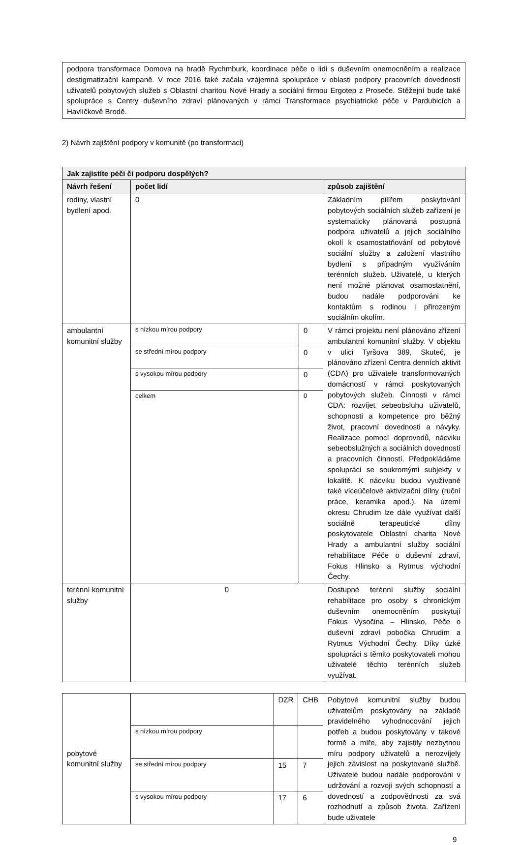podpora transformace Domova na hradě Rychmburk, koordinace péče o lidi s duševním onemocněním a realizace destigmatizační kampaně. V roce 2016 také začala vzájemná spolupráce v oblasti podpory pracovních dovedností uživatelů pobytových služeb s Oblastní charitou Nové Hrady a sociální firmou Ergotep z Proseče. Stěžejní bude také spolupráce s Centry duševního zdraví plánovaných v rámci Transformace psychiatrické péče v Pardubicích a Havlíčkově Brodě.
2) Návrh zajištění podpory v komunitě (po transformaci)
| Jak zajistíte péči či podporu dospělých? | | | |
| Návrh řešení | počet lidí | | způsob zajištění |
| rodiny, vlastní bydlení apod. | 0 | | Základním pilířem poskytování pobytových sociálních služeb zařízení je systematicky plánovaná postupná podpora uživatelů a jejich sociálního okolí k osamostatňování od pobytové sociální služby a založení vlastního bydlení s případným využíváním terénních služeb. Uživatelé, u kterých není možné plánovat osamostatnění, budou nadále podporováni ke kontaktům s rodinou i přirozeným sociálním okolím. |
| ambulantní komunitní služby | s nízkou mírou podpory | 0 | V rámci projektu není plánováno zřízení ambulantní komunitní služby. V objektu v ulici Tyršova 389, Skuteč, je plánováno zřízení Centra denních aktivit (CDA) pro uživatele transformovaných domácností v rámci poskytovaných pobytových služeb. Činnosti v rámci CDA: rozvíjet sebeobsluhu uživatelů, schopnosti a kompetence pro běžný život, pracovní dovednosti a návyky. Realizace pomocí doprovodů, nácviku sebeobslužných a sociálních dovedností a pracovních činností. Předpokládáme spolupráci se soukromými subjekty v lokalitě. K nácviku budou využívané také víceúčelové aktivizační dílny (ruční práce, keramika apod.). Na území okresu Chrudim lze dále využívat další sociálně terapeutické dílny poskytovatele Oblastní charita Nové Hrady a ambulantní služby sociální rehabilitace Péče o duševní zdraví, Fokus Hlinsko a Rytmus východní Čechy. |
| | se střední mírou podpory | 0 | |
| | s vysokou mírou podpory | 0 | |
| | celkem | 0 | |
| terénní komunitní služby | 0 | | Dostupné terénní služby sociální rehabilitace pro osoby s chronickým duševním onemocněním poskytují Fokus Vysočina – Hlinsko, Péče o duševní zdraví pobočka Chrudim a Rytmus Východní Čechy. Díky úzké spolupráci s těmito poskytovateli mohou uživatelé těchto terénních služeb využívat. |
| pobytové komunitní služby | | DZR | CHB | Pobytové komunitní služby budou uživatelům poskytovány na základě pravidelného vyhodnocování jejich potřeb a budou poskytovány v takové formě a míře, aby zajistily nezbytnou míru podpory uživatelů a nerozvíjely jejich závislost na poskytované službě. Uživatelé budou nadále podporováni v udržování a rozvoji svých schopností a dovedností a zodpovědnosti za svá rozhodnutí a způsob života. Zařízení bude uživatele |
| | s nízkou mírou podpory | | | |
| | se střední mírou podpory | 15 | 7 | |
| | s vysokou mírou podpory | 17 | 6 | |
9